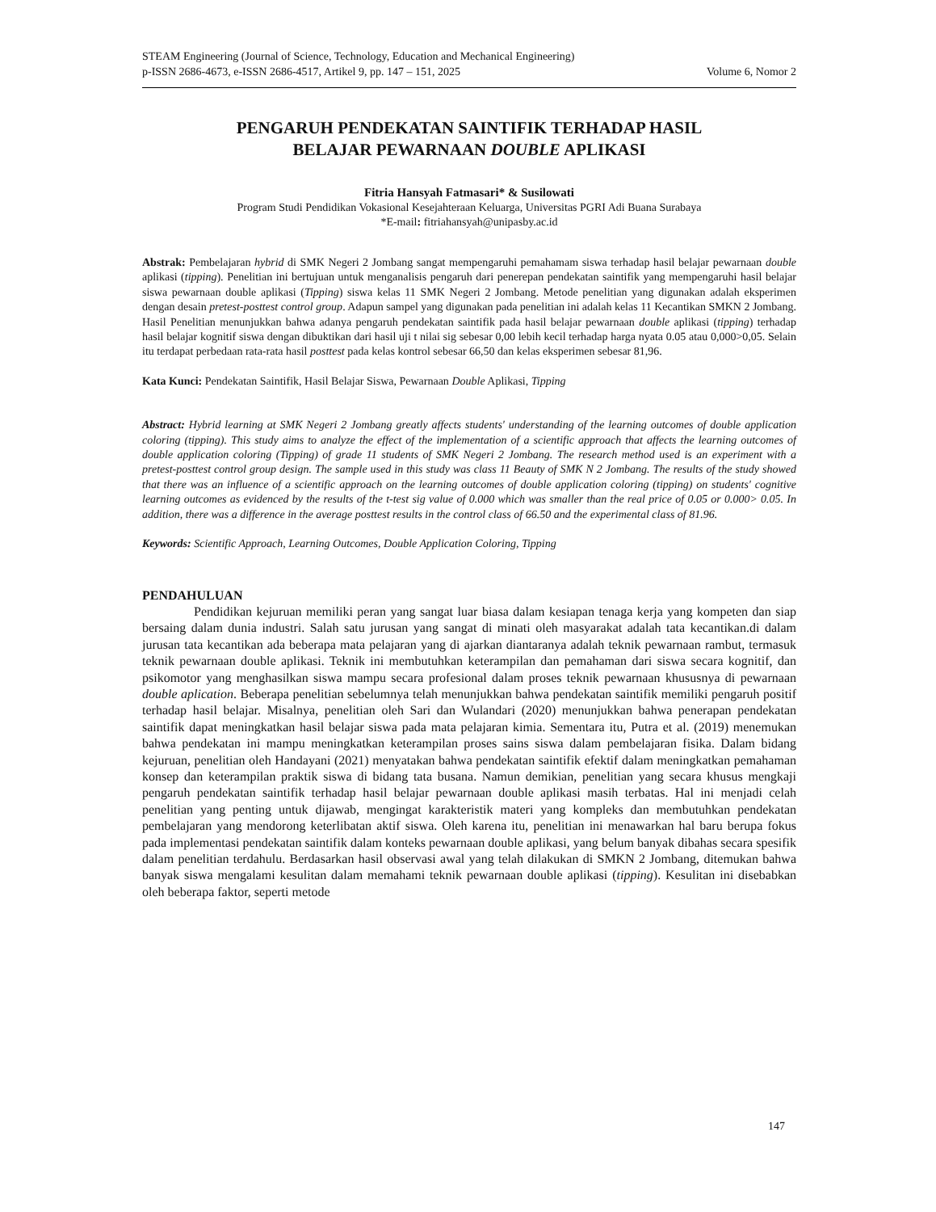STEAM Engineering (Journal of Science, Technology, Education and Mechanical Engineering)
p-ISSN 2686-4673, e-ISSN 2686-4517, Artikel 9, pp. 147 – 151, 2025 Volume 6, Nomor 2
PENGARUH PENDEKATAN SAINTIFIK TERHADAP HASIL
BELAJAR PEWARNAAN DOUBLE APLIKASI
Fitria Hansyah Fatmasari* & Susilowati
Program Studi Pendidikan Vokasional Kesejahteraan Keluarga, Universitas PGRI Adi Buana Surabaya
*E-mail: fitriahansyah@unipasby.ac.id
Abstrak: Pembelajaran hybrid di SMK Negeri 2 Jombang sangat mempengaruhi pemahamam siswa terhadap hasil belajar pewarnaan double aplikasi (tipping). Penelitian ini bertujuan untuk menganalisis pengaruh dari penerepan pendekatan saintifik yang mempengaruhi hasil belajar siswa pewarnaan double aplikasi (Tipping) siswa kelas 11 SMK Negeri 2 Jombang. Metode penelitian yang digunakan adalah eksperimen dengan desain pretest-posttest control group. Adapun sampel yang digunakan pada penelitian ini adalah kelas 11 Kecantikan SMKN 2 Jombang. Hasil Penelitian menunjukkan bahwa adanya pengaruh pendekatan saintifik pada hasil belajar pewarnaan double aplikasi (tipping) terhadap hasil belajar kognitif siswa dengan dibuktikan dari hasil uji t nilai sig sebesar 0,00 lebih kecil terhadap harga nyata 0.05 atau 0,000>0,05. Selain itu terdapat perbedaan rata-rata hasil posttest pada kelas kontrol sebesar 66,50 dan kelas eksperimen sebesar 81,96.
Kata Kunci: Pendekatan Saintifik, Hasil Belajar Siswa, Pewarnaan Double Aplikasi, Tipping
Abstract: Hybrid learning at SMK Negeri 2 Jombang greatly affects students' understanding of the learning outcomes of double application coloring (tipping). This study aims to analyze the effect of the implementation of a scientific approach that affects the learning outcomes of double application coloring (Tipping) of grade 11 students of SMK Negeri 2 Jombang. The research method used is an experiment with a pretest-posttest control group design. The sample used in this study was class 11 Beauty of SMK N 2 Jombang. The results of the study showed that there was an influence of a scientific approach on the learning outcomes of double application coloring (tipping) on students' cognitive learning outcomes as evidenced by the results of the t-test sig value of 0.000 which was smaller than the real price of 0.05 or 0.000> 0.05. In addition, there was a difference in the average posttest results in the control class of 66.50 and the experimental class of 81.96.
Keywords: Scientific Approach, Learning Outcomes, Double Application Coloring, Tipping
PENDAHULUAN
Pendidikan kejuruan memiliki peran yang sangat luar biasa dalam kesiapan tenaga kerja yang kompeten dan siap bersaing dalam dunia industri. Salah satu jurusan yang sangat di minati oleh masyarakat adalah tata kecantikan.di dalam jurusan tata kecantikan ada beberapa mata pelajaran yang di ajarkan diantaranya adalah teknik pewarnaan rambut, termasuk teknik pewarnaan double aplikasi. Teknik ini membutuhkan keterampilan dan pemahaman dari siswa secara kognitif, dan psikomotor yang menghasilkan siswa mampu secara profesional dalam proses teknik pewarnaan khususnya di pewarnaan double aplication. Beberapa penelitian sebelumnya telah menunjukkan bahwa pendekatan saintifik memiliki pengaruh positif terhadap hasil belajar. Misalnya, penelitian oleh Sari dan Wulandari (2020) menunjukkan bahwa penerapan pendekatan saintifik dapat meningkatkan hasil belajar siswa pada mata pelajaran kimia. Sementara itu, Putra et al. (2019) menemukan bahwa pendekatan ini mampu meningkatkan keterampilan proses sains siswa dalam pembelajaran fisika. Dalam bidang kejuruan, penelitian oleh Handayani (2021) menyatakan bahwa pendekatan saintifik efektif dalam meningkatkan pemahaman konsep dan keterampilan praktik siswa di bidang tata busana. Namun demikian, penelitian yang secara khusus mengkaji pengaruh pendekatan saintifik terhadap hasil belajar pewarnaan double aplikasi masih terbatas. Hal ini menjadi celah penelitian yang penting untuk dijawab, mengingat karakteristik materi yang kompleks dan membutuhkan pendekatan pembelajaran yang mendorong keterlibatan aktif siswa. Oleh karena itu, penelitian ini menawarkan hal baru berupa fokus pada implementasi pendekatan saintifik dalam konteks pewarnaan double aplikasi, yang belum banyak dibahas secara spesifik dalam penelitian terdahulu. Berdasarkan hasil observasi awal yang telah dilakukan di SMKN 2 Jombang, ditemukan bahwa banyak siswa mengalami kesulitan dalam memahami teknik pewarnaan double aplikasi (tipping). Kesulitan ini disebabkan oleh beberapa faktor, seperti metode
147